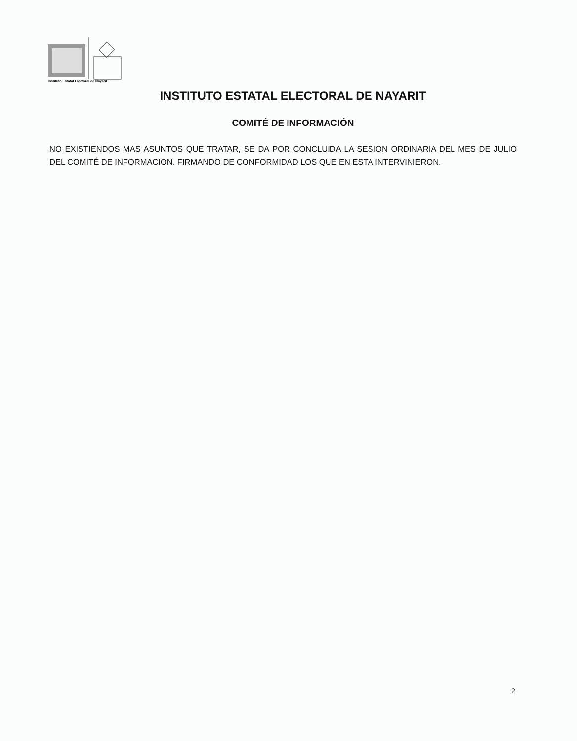Instituto Estatal Electoral de Nayarit
INSTITUTO ESTATAL ELECTORAL DE NAYARIT
COMITÉ DE INFORMACIÓN
NO EXISTIENDOS MAS ASUNTOS QUE TRATAR, SE DA POR CONCLUIDA LA SESION ORDINARIA DEL MES DE JULIO DEL COMITÉ DE INFORMACION, FIRMANDO DE CONFORMIDAD LOS QUE EN ESTA INTERVINIERON.
2